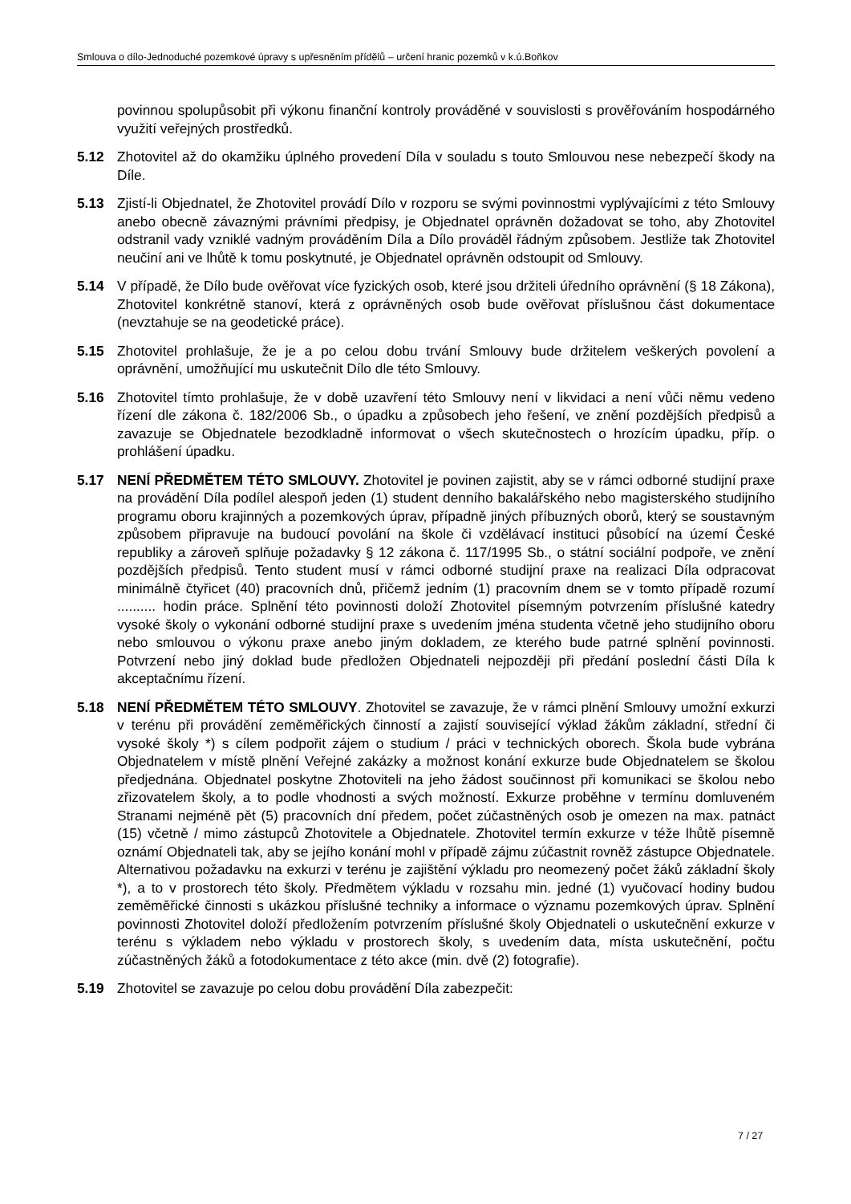Smlouva o dílo-Jednoduché pozemkové úpravy s upřesněním přídělů – určení hranic pozemků v k.ú.Boňkov
povinnou spolupůsobit při výkonu finanční kontroly prováděné v souvislosti s prověřováním hospodárného využití veřejných prostředků.
5.12 Zhotovitel až do okamžiku úplného provedení Díla v souladu s touto Smlouvou nese nebezpečí škody na Díle.
5.13 Zjistí-li Objednatel, že Zhotovitel provádí Dílo v rozporu se svými povinnostmi vyplývajícími z této Smlouvy anebo obecně závaznými právními předpisy, je Objednatel oprávněn dožadovat se toho, aby Zhotovitel odstranil vady vzniklé vadným prováděním Díla a Dílo prováděl řádným způsobem. Jestliže tak Zhotovitel neučiní ani ve lhůtě k tomu poskytnuté, je Objednatel oprávněn odstoupit od Smlouvy.
5.14 V případě, že Dílo bude ověřovat více fyzických osob, které jsou držiteli úředního oprávnění (§ 18 Zákona), Zhotovitel konkrétně stanoví, která z oprávněných osob bude ověřovat příslušnou část dokumentace (nevztahuje se na geodetické práce).
5.15 Zhotovitel prohlašuje, že je a po celou dobu trvání Smlouvy bude držitelem veškerých povolení a oprávnění, umožňující mu uskutečnit Dílo dle této Smlouvy.
5.16 Zhotovitel tímto prohlašuje, že v době uzavření této Smlouvy není v likvidaci a není vůči němu vedeno řízení dle zákona č. 182/2006 Sb., o úpadku a způsobech jeho řešení, ve znění pozdějších předpisů a zavazuje se Objednatele bezodkladně informovat o všech skutečnostech o hrozícím úpadku, příp. o prohlášení úpadku.
5.17 NENÍ PŘEDMĚTEM TÉTO SMLOUVY. Zhotovitel je povinen zajistit, aby se v rámci odborné studijní praxe na provádění Díla podílel alespoň jeden (1) student denního bakalářského nebo magisterského studijního programu oboru krajinných a pozemkových úprav, případně jiných příbuzných oborů, který se soustavným způsobem připravuje na budoucí povolání na škole či vzdělávací instituci působící na území České republiky a zároveň splňuje požadavky § 12 zákona č. 117/1995 Sb., o státní sociální podpoře, ve znění pozdějších předpisů. Tento student musí v rámci odborné studijní praxe na realizaci Díla odpracovat minimálně čtyřicet (40) pracovních dnů, přičemž jedním (1) pracovním dnem se v tomto případě rozumí .......... hodin práce. Splnění této povinnosti doloží Zhotovitel písemným potvrzením příslušné katedry vysoké školy o vykonání odborné studijní praxe s uvedením jména studenta včetně jeho studijního oboru nebo smlouvou o výkonu praxe anebo jiným dokladem, ze kterého bude patrné splnění povinnosti. Potvrzení nebo jiný doklad bude předložen Objednateli nejpozději při předání poslední části Díla k akceptačnímu řízení.
5.18 NENÍ PŘEDMĚTEM TÉTO SMLOUVY. Zhotovitel se zavazuje, že v rámci plnění Smlouvy umožní exkurzi v terénu při provádění zeměměřických činností a zajistí související výklad žákům základní, střední či vysoké školy *) s cílem podpořit zájem o studium / práci v technických oborech. Škola bude vybrána Objednatelem v místě plnění Veřejné zakázky a možnost konání exkurze bude Objednatelem se školou předjednána. Objednatel poskytne Zhotoviteli na jeho žádost součinnost při komunikaci se školou nebo zřizovatelem školy, a to podle vhodnosti a svých možností. Exkurze proběhne v termínu domluveném Stranami nejméně pět (5) pracovních dní předem, počet zúčastněných osob je omezen na max. patnáct (15) včetně / mimo zástupců Zhotovitele a Objednatele. Zhotovitel termín exkurze v téže lhůtě písemně oznámí Objednateli tak, aby se jejího konání mohl v případě zájmu zúčastnit rovněž zástupce Objednatele. Alternativou požadavku na exkurzi v terénu je zajištění výkladu pro neomezený počet žáků základní školy *), a to v prostorech této školy. Předmětem výkladu v rozsahu min. jedné (1) vyučovací hodiny budou zeměměřické činnosti s ukázkou příslušné techniky a informace o významu pozemkových úprav. Splnění povinnosti Zhotovitel doloží předložením potvrzením příslušné školy Objednateli o uskutečnění exkurze v terénu s výkladem nebo výkladu v prostorech školy, s uvedením data, místa uskutečnění, počtu zúčastněných žáků a fotodokumentace z této akce (min. dvě (2) fotografie).
5.19 Zhotovitel se zavazuje po celou dobu provádění Díla zabezpečit:
7 / 27